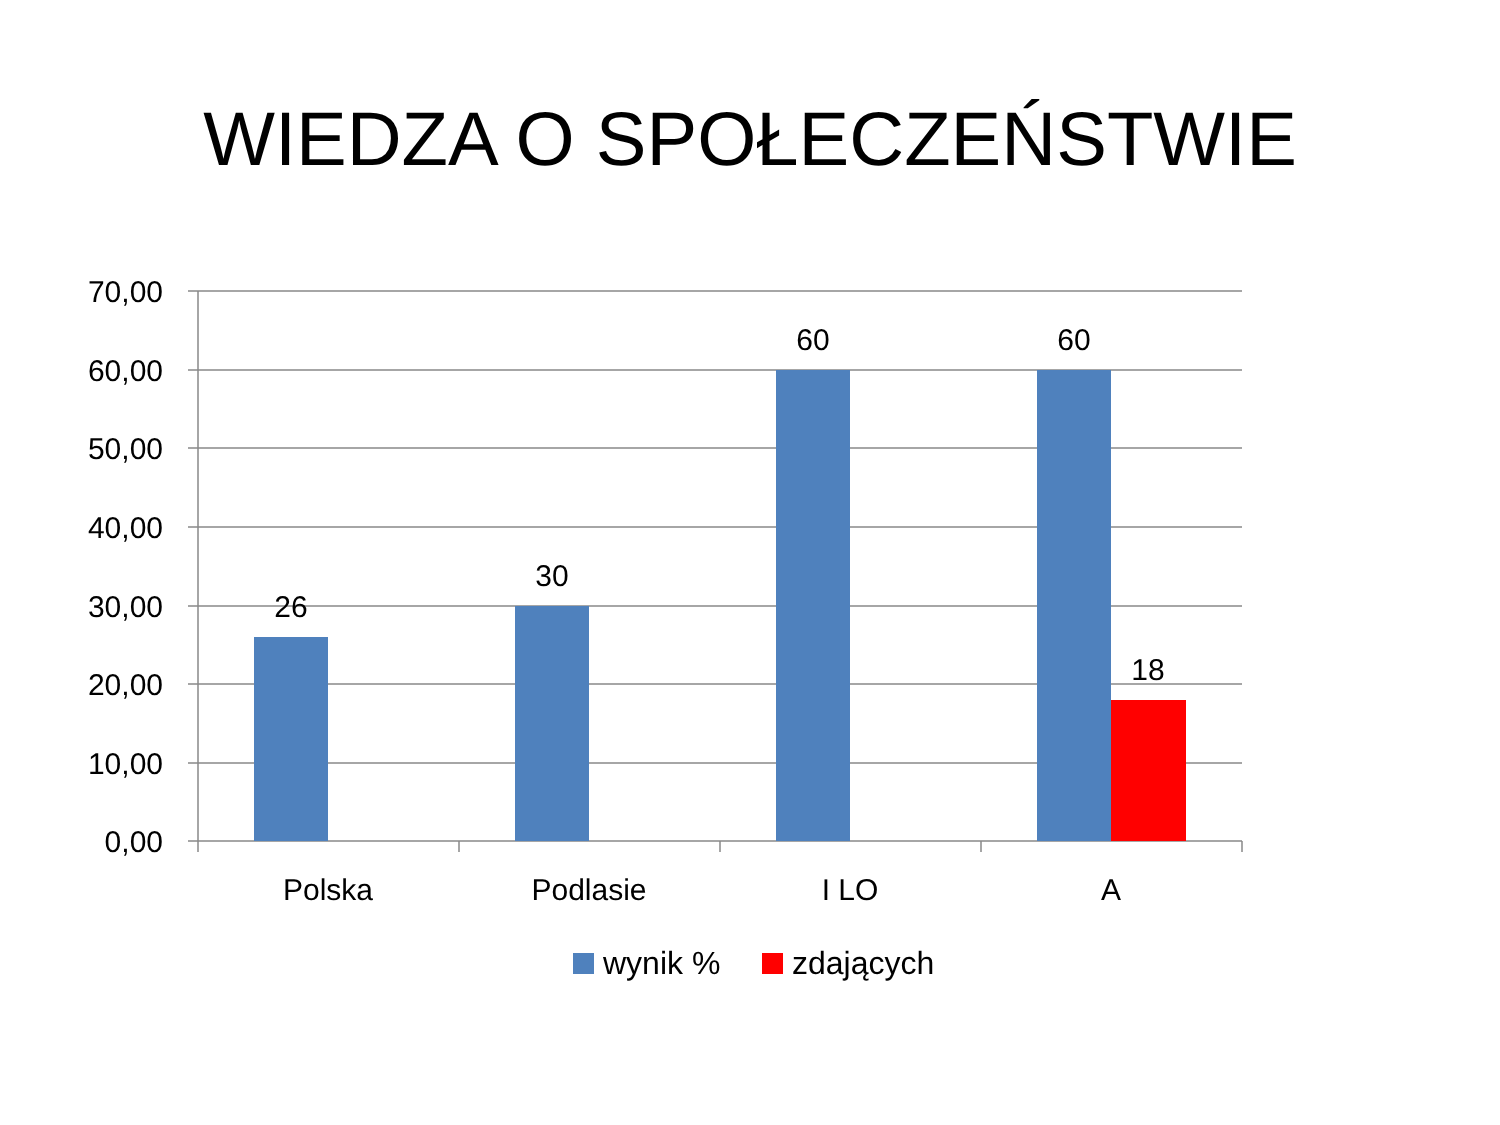WIEDZA O SPOŁECZEŃSTWIE
70,00
60,00
50,00
40,00
30,00
20,00
10,00
0,00
26
30
60
60
18
Polska
Podlasie
I LO
A
wynik %
zdających